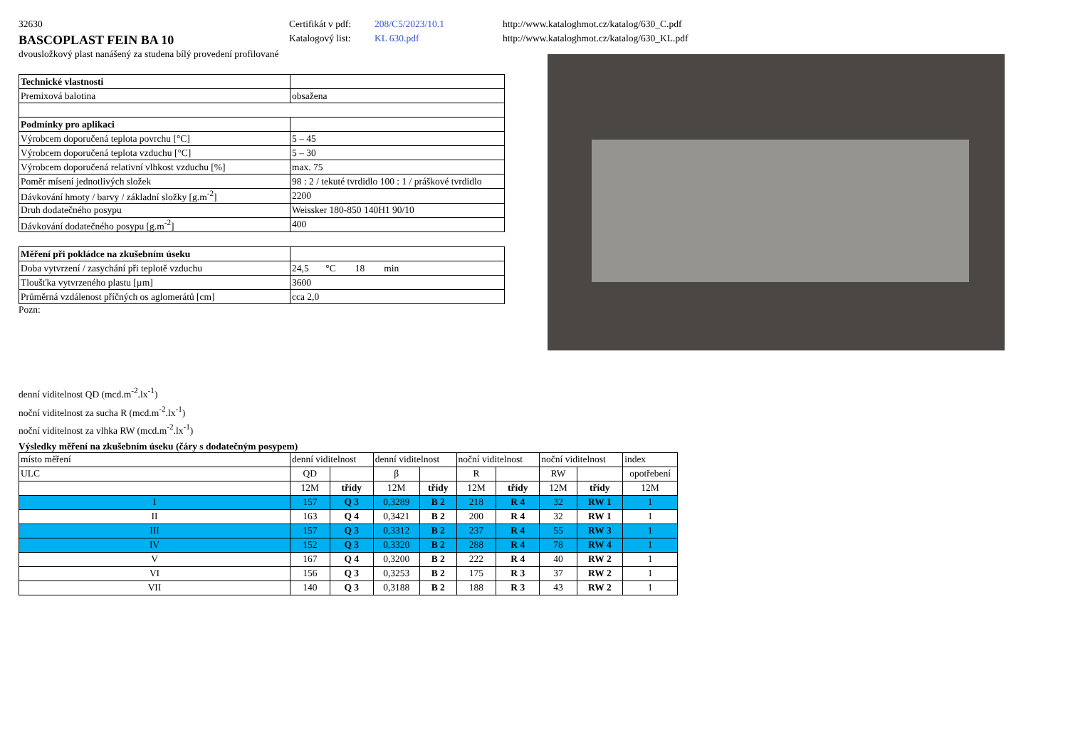32630
BASCOPLAST FEIN BA 10
Certifikát v pdf:
Katalogový list:
208/C5/2023/10.1
KL 630.pdf
http://www.kataloghmot.cz/katalog/630_C.pdf
http://www.kataloghmot.cz/katalog/630_KL.pdf
dvousložkový plast nanášený za studena bílý provedení profilované
| Technické vlastnosti | |
| Premixová balotina | obsažena |
| Podmínky pro aplikaci | |
| Výrobcem doporučená teplota povrchu [°C] | 5 – 45 |
| Výrobcem doporučená teplota vzduchu [°C] | 5 – 30 |
| Výrobcem doporučená relativní vlhkost vzduchu [%] | max. 75 |
| Poměr mísení jednotlivých složek | 98 : 2 / tekuté tvrdidlo 100 : 1 / práškové tvrdidlo |
| Dávkování hmoty / barvy / základní složky [g.m<sup>-2</sup>] | 2200 |
| Druh dodatečného posypu | Weissker 180-850 140H1 90/10 |
| Dávkování dodatečného posypu [g.m<sup>-2</sup>] | 400 |
| Měření při pokládce na zkušebním úseku | |
| Doba vytvrzení / zasychání při teplotě vzduchu | 24,5 °C 18 min |
| Tloušťka vytvrzeného plastu [µm] | 3600 |
| Průměrná vzdálenost příčných os aglomerátů [cm] | cca 2,0 |
Pozn:
denní viditelnost QD (mcd.m<sup>-2</sup>.lx<sup>-1</sup>)
noční viditelnost za sucha R (mcd.m<sup>-2</sup>.lx<sup>-1</sup>)
noční viditelnost za vlhka RW (mcd.m<sup>-2</sup>.lx<sup>-1</sup>)
Výsledky měření na zkušebním úseku (čáry s dodatečným posypem)
| místo měření | denní viditelnost | | denní viditelnost | | noční viditelnost | | noční viditelnost | | index |
| ULC | QD | | β | | R | | RW | | opotřebení |
| | 12M | třídy | 12M | třídy | 12M | třídy | 12M | třídy | 12M |
| I | 157 | Q 3 | 0,3289 | B 2 | 218 | R 4 | 32 | RW 1 | 1 |
| II | 163 | Q 4 | 0,3421 | B 2 | 200 | R 4 | 32 | RW 1 | 1 |
| III | 157 | Q 3 | 0,3312 | B 2 | 237 | R 4 | 55 | RW 3 | 1 |
| IV | 152 | Q 3 | 0,3320 | B 2 | 288 | R 4 | 78 | RW 4 | 1 |
| V | 167 | Q 4 | 0,3200 | B 2 | 222 | R 4 | 40 | RW 2 | 1 |
| VI | 156 | Q 3 | 0,3253 | B 2 | 175 | R 3 | 37 | RW 2 | 1 |
| VII | 140 | Q 3 | 0,3188 | B 2 | 188 | R 3 | 43 | RW 2 | 1 |